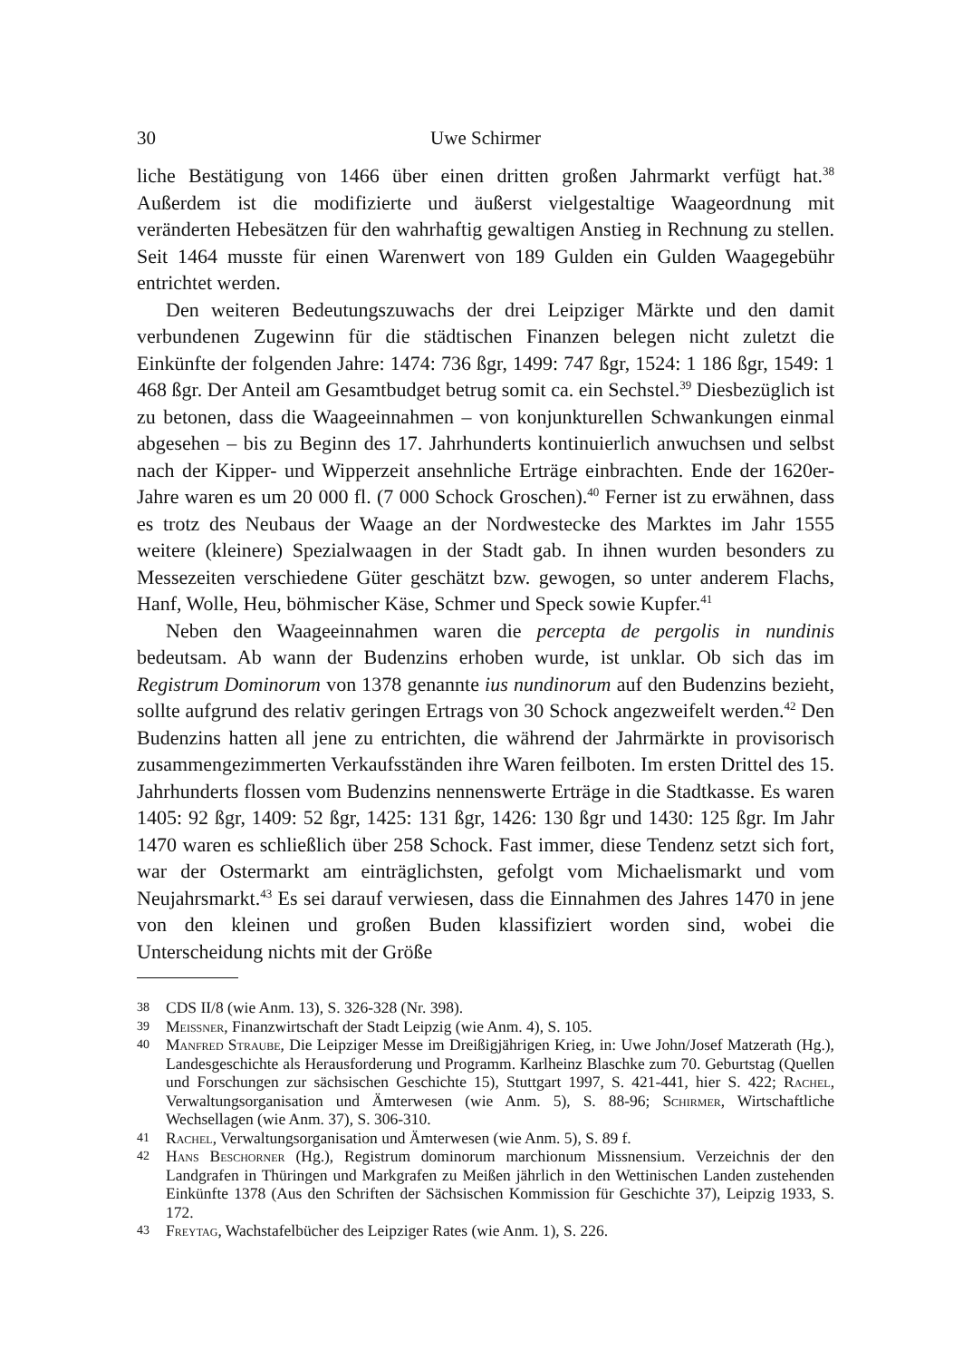30 Uwe Schirmer
liche Bestätigung von 1466 über einen dritten großen Jahrmarkt verfügt hat.<sup>38</sup> Außerdem ist die modifizierte und äußerst vielgestaltige Waageordnung mit veränderten Hebesätzen für den wahrhaftig gewaltigen Anstieg in Rechnung zu stellen. Seit 1464 musste für einen Warenwert von 189 Gulden ein Gulden Waagegebühr entrichtet werden.
Den weiteren Bedeutungszuwachs der drei Leipziger Märkte und den damit verbundenen Zugewinn für die städtischen Finanzen belegen nicht zuletzt die Einkünfte der folgenden Jahre: 1474: 736 ßgr, 1499: 747 ßgr, 1524: 1 186 ßgr, 1549: 1 468 ßgr. Der Anteil am Gesamtbudget betrug somit ca. ein Sechstel.<sup>39</sup> Diesbezüglich ist zu betonen, dass die Waageeinnahmen – von konjunkturellen Schwankungen einmal abgesehen – bis zu Beginn des 17. Jahrhunderts kontinuierlich anwuchsen und selbst nach der Kipper- und Wipperzeit ansehnliche Erträge einbrachten. Ende der 1620er-Jahre waren es um 20 000 fl. (7 000 Schock Groschen).<sup>40</sup> Ferner ist zu erwähnen, dass es trotz des Neubaus der Waage an der Nordwestecke des Marktes im Jahr 1555 weitere (kleinere) Spezialwaagen in der Stadt gab. In ihnen wurden besonders zu Messezeiten verschiedene Güter geschätzt bzw. gewogen, so unter anderem Flachs, Hanf, Wolle, Heu, böhmischer Käse, Schmer und Speck sowie Kupfer.<sup>41</sup>
Neben den Waageeinnahmen waren die percepta de pergolis in nundinis bedeutsam. Ab wann der Budenzins erhoben wurde, ist unklar. Ob sich das im Registrum Dominorum von 1378 genannte ius nundinorum auf den Budenzins bezieht, sollte aufgrund des relativ geringen Ertrags von 30 Schock angezweifelt werden.<sup>42</sup> Den Budenzins hatten all jene zu entrichten, die während der Jahrmärkte in provisorisch zusammengezimmerten Verkaufsständen ihre Waren feilboten. Im ersten Drittel des 15. Jahrhunderts flossen vom Budenzins nennenswerte Erträge in die Stadtkasse. Es waren 1405: 92 ßgr, 1409: 52 ßgr, 1425: 131 ßgr, 1426: 130 ßgr und 1430: 125 ßgr. Im Jahr 1470 waren es schließlich über 258 Schock. Fast immer, diese Tendenz setzt sich fort, war der Ostermarkt am einträglichsten, gefolgt vom Michaelismarkt und vom Neujahrsmarkt.<sup>43</sup> Es sei darauf verwiesen, dass die Einnahmen des Jahres 1470 in jene von den kleinen und großen Buden klassifiziert worden sind, wobei die Unterscheidung nichts mit der Größe
38 CDS II/8 (wie Anm. 13), S. 326-328 (Nr. 398).
39 Meissner, Finanzwirtschaft der Stadt Leipzig (wie Anm. 4), S. 105.
40 Manfred Straube, Die Leipziger Messe im Dreißigjährigen Krieg, in: Uwe John/Josef Matzerath (Hg.), Landesgeschichte als Herausforderung und Programm. Karlheinz Blaschke zum 70. Geburtstag (Quellen und Forschungen zur sächsischen Geschichte 15), Stuttgart 1997, S. 421-441, hier S. 422; Rachel, Verwaltungsorganisation und Ämterwesen (wie Anm. 5), S. 88-96; Schirmer, Wirtschaftliche Wechsellagen (wie Anm. 37), S. 306-310.
41 Rachel, Verwaltungsorganisation und Ämterwesen (wie Anm. 5), S. 89 f.
42 Hans Beschorner (Hg.), Registrum dominorum marchionum Missnensium. Verzeichnis der den Landgrafen in Thüringen und Markgrafen zu Meißen jährlich in den Wettinischen Landen zustehenden Einkünfte 1378 (Aus den Schriften der Sächsischen Kommission für Geschichte 37), Leipzig 1933, S. 172.
43 Freytag, Wachstafelbücher des Leipziger Rates (wie Anm. 1), S. 226.